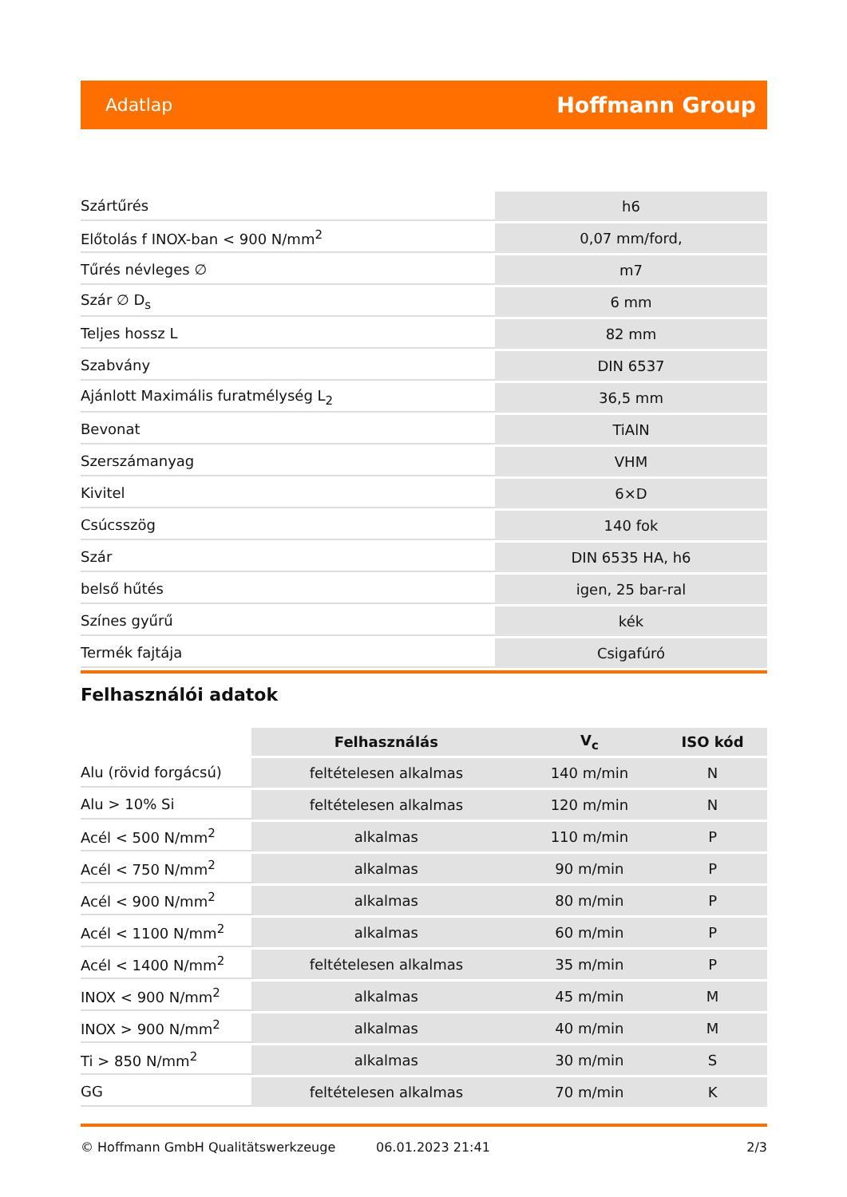Adatlap Hoffmann Group
| Szártűrés | h6 |
| Előtolás f INOX-ban < 900 N/mm<sup>2</sup> | 0,07 mm/ford, |
| Tűrés névleges ∅ | m7 |
| Szár ∅ D<sub>s</sub> | 6 mm |
| Teljes hossz L | 82 mm |
| Szabvány | DIN 6537 |
| Ajánlott Maximális furatmélység L<sub>2</sub> | 36,5 mm |
| Bevonat | TiAlN |
| Szerszámanyag | VHM |
| Kivitel | 6×D |
| Csúcsszög | 140 fok |
| Szár | DIN 6535 HA, h6 |
| belső hűtés | igen, 25 bar-ral |
| Színes gyűrű | kék |
| Termék fajtája | Csigafúró |
Felhasználói adatok
| | Felhasználás | V<sub>c</sub> | ISO kód |
| --- | --- | --- | --- |
| Alu (rövid forgácsú) | feltételesen alkalmas | 140 m/min | N |
| Alu > 10% Si | feltételesen alkalmas | 120 m/min | N |
| Acél < 500 N/mm<sup>2</sup> | alkalmas | 110 m/min | P |
| Acél < 750 N/mm<sup>2</sup> | alkalmas | 90 m/min | P |
| Acél < 900 N/mm<sup>2</sup> | alkalmas | 80 m/min | P |
| Acél < 1100 N/mm<sup>2</sup> | alkalmas | 60 m/min | P |
| Acél < 1400 N/mm<sup>2</sup> | feltételesen alkalmas | 35 m/min | P |
| INOX < 900 N/mm<sup>2</sup> | alkalmas | 45 m/min | M |
| INOX > 900 N/mm<sup>2</sup> | alkalmas | 40 m/min | M |
| Ti > 850 N/mm<sup>2</sup> | alkalmas | 30 m/min | S |
| GG | feltételesen alkalmas | 70 m/min | K |
© Hoffmann GmbH Qualitätswerkzeuge 06.01.2023 21:41 2/3